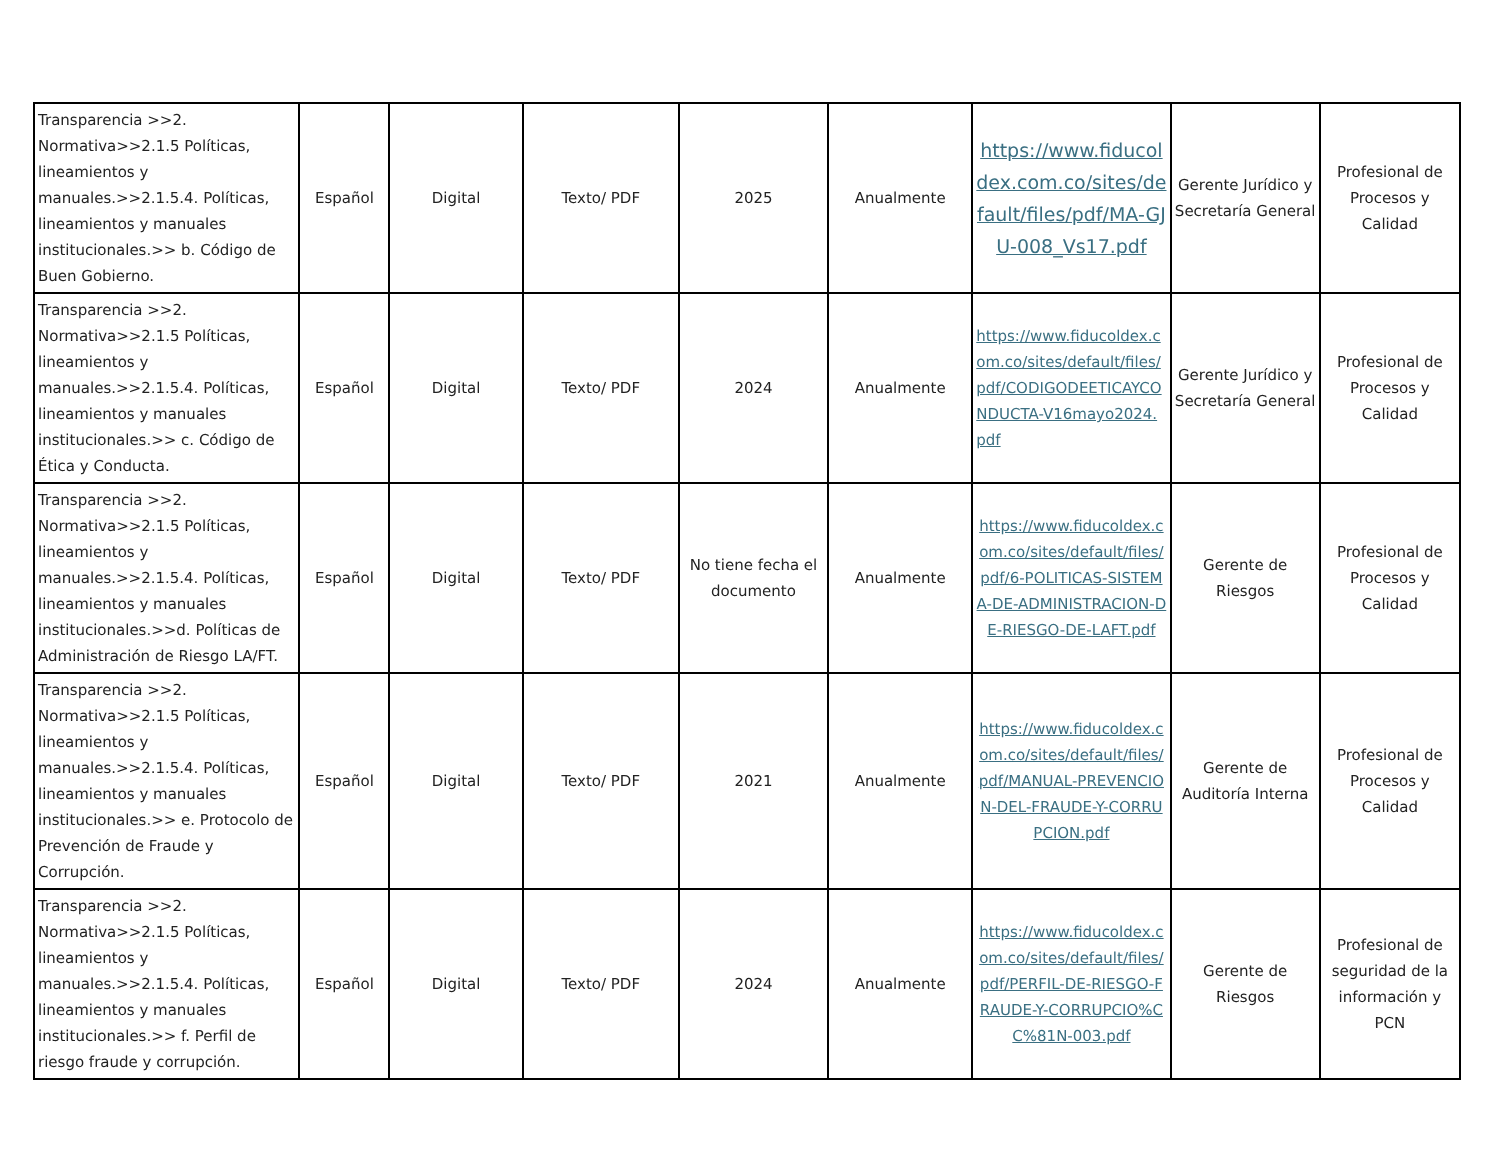| Transparencia >>2. Normativa>>2.1.5 Políticas, lineamientos y manuales.>>2.1.5.4. Políticas, lineamientos y manuales institucionales.>> b. Código de Buen Gobierno. | Español | Digital | Texto/ PDF | 2025 | Anualmente | https://www.fiducoldex.com.co/sites/default/files/pdf/MA-GJU-008_Vs17.pdf | Gerente Jurídico y Secretaría General | Profesional de Procesos y Calidad |
| Transparencia >>2. Normativa>>2.1.5 Políticas, lineamientos y manuales.>>2.1.5.4. Políticas, lineamientos y manuales institucionales.>> c. Código de Ética y Conducta. | Español | Digital | Texto/ PDF | 2024 | Anualmente | https://www.fiducoldex.com.co/sites/default/files/pdf/CODIGODEETICAYCONDUCTA-V16mayo2024.pdf | Gerente Jurídico y Secretaría General | Profesional de Procesos y Calidad |
| Transparencia >>2. Normativa>>2.1.5 Políticas, lineamientos y manuales.>>2.1.5.4. Políticas, lineamientos y manuales institucionales.>>d. Políticas de Administración de Riesgo LA/FT. | Español | Digital | Texto/ PDF | No tiene fecha el documento | Anualmente | https://www.fiducoldex.com.co/sites/default/files/pdf/6-POLITICAS-SISTEMA-DE-ADMINISTRACION-DE-RIESGO-DE-LAFT.pdf | Gerente de Riesgos | Profesional de Procesos y Calidad |
| Transparencia >>2. Normativa>>2.1.5 Políticas, lineamientos y manuales.>>2.1.5.4. Políticas, lineamientos y manuales institucionales.>> e. Protocolo de Prevención de Fraude y Corrupción. | Español | Digital | Texto/ PDF | 2021 | Anualmente | https://www.fiducoldex.com.co/sites/default/files/pdf/MANUAL-PREVENCION-DEL-FRAUDE-Y-CORRUPCION.pdf | Gerente de Auditoría Interna | Profesional de Procesos y Calidad |
| Transparencia >>2. Normativa>>2.1.5 Políticas, lineamientos y manuales.>>2.1.5.4. Políticas, lineamientos y manuales institucionales.>> f. Perfil de riesgo fraude y corrupción. | Español | Digital | Texto/ PDF | 2024 | Anualmente | https://www.fiducoldex.com.co/sites/default/files/pdf/PERFIL-DE-RIESGO-FRAUDE-Y-CORRUPCIO%CC%81N-003.pdf | Gerente de Riesgos | Profesional de seguridad de la información y PCN |